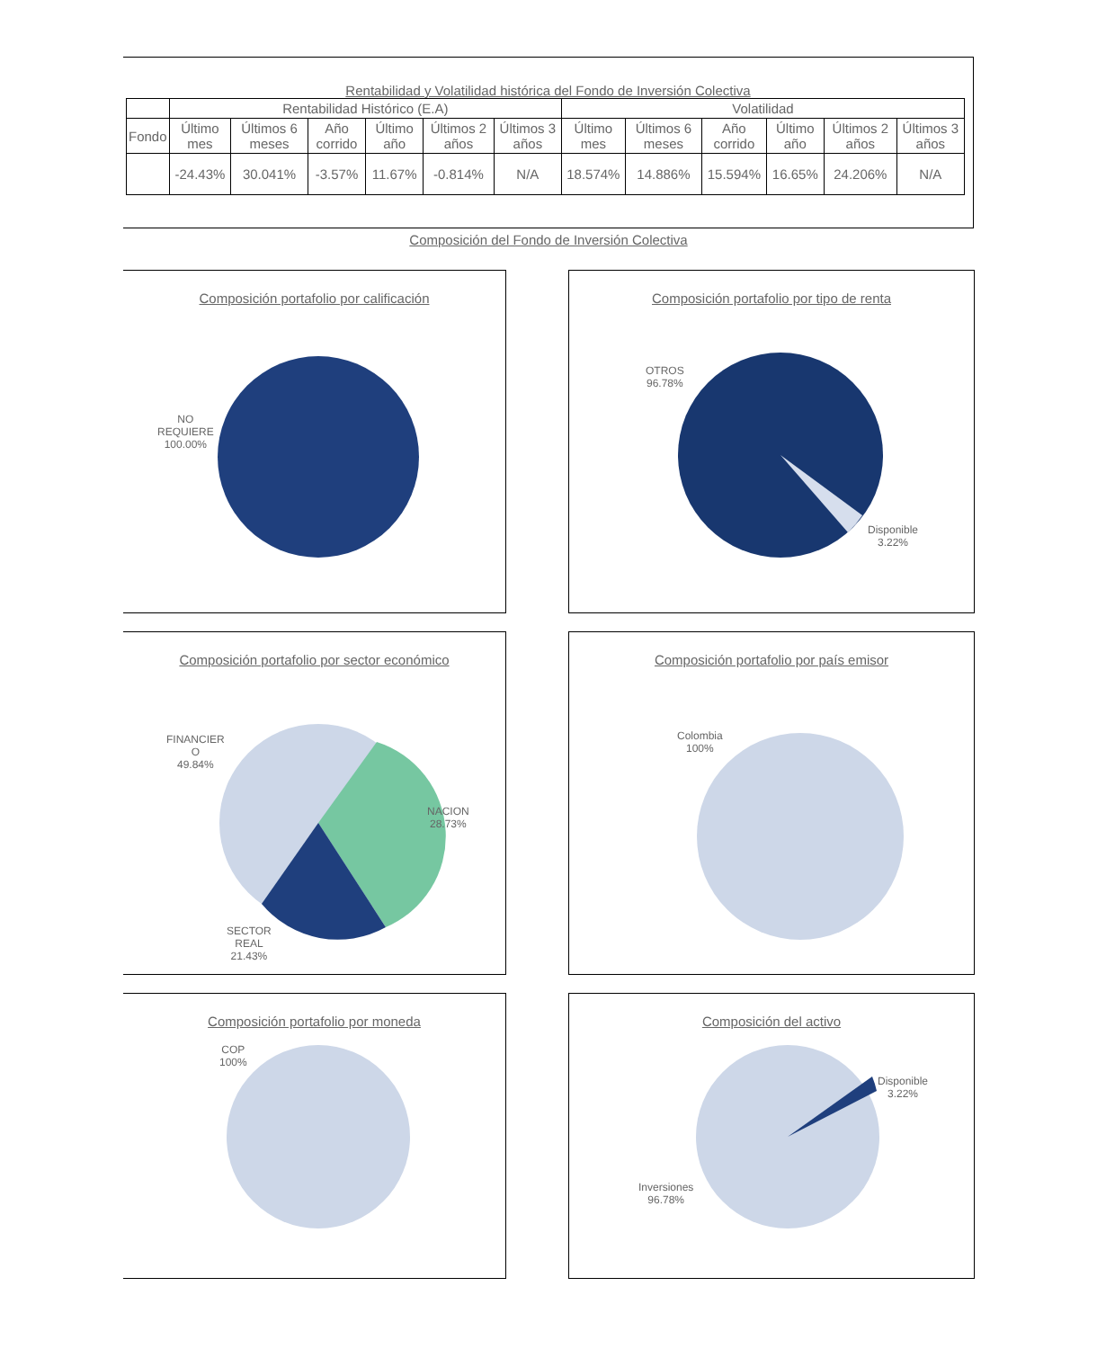Rentabilidad y Volatilidad histórica del Fondo de Inversión Colectiva
| | Rentabilidad Histórico (E.A) | | | | | | Volatilidad | | | | | |
| --- | --- | --- | --- | --- | --- | --- | --- | --- | --- | --- | --- | --- |
| Fondo | Último mes | Últimos 6 meses | Año corrido | Último año | Últimos 2 años | Últimos 3 años | Último mes | Últimos 6 meses | Año corrido | Último año | Últimos 2 años | Últimos 3 años |
| | -24.43% | 30.041% | -3.57% | 11.67% | -0.814% | N/A | 18.574% | 14.886% | 15.594% | 16.65% | 24.206% | N/A |
Composición del Fondo de Inversión Colectiva
Composición portafolio por calificación
NO
REQUIERE
100.00%
Composición portafolio por tipo de renta
OTROS
96.78%
Disponible
3.22%
Composición portafolio por sector económico
FINANCIER
O
49.84%
NACION
28.73%
SECTOR
REAL
21.43%
Composición portafolio por país emisor
Colombia
100%
Composición portafolio por moneda
COP
100%
Composición del activo
Disponible
3.22%
Inversiones
96.78%